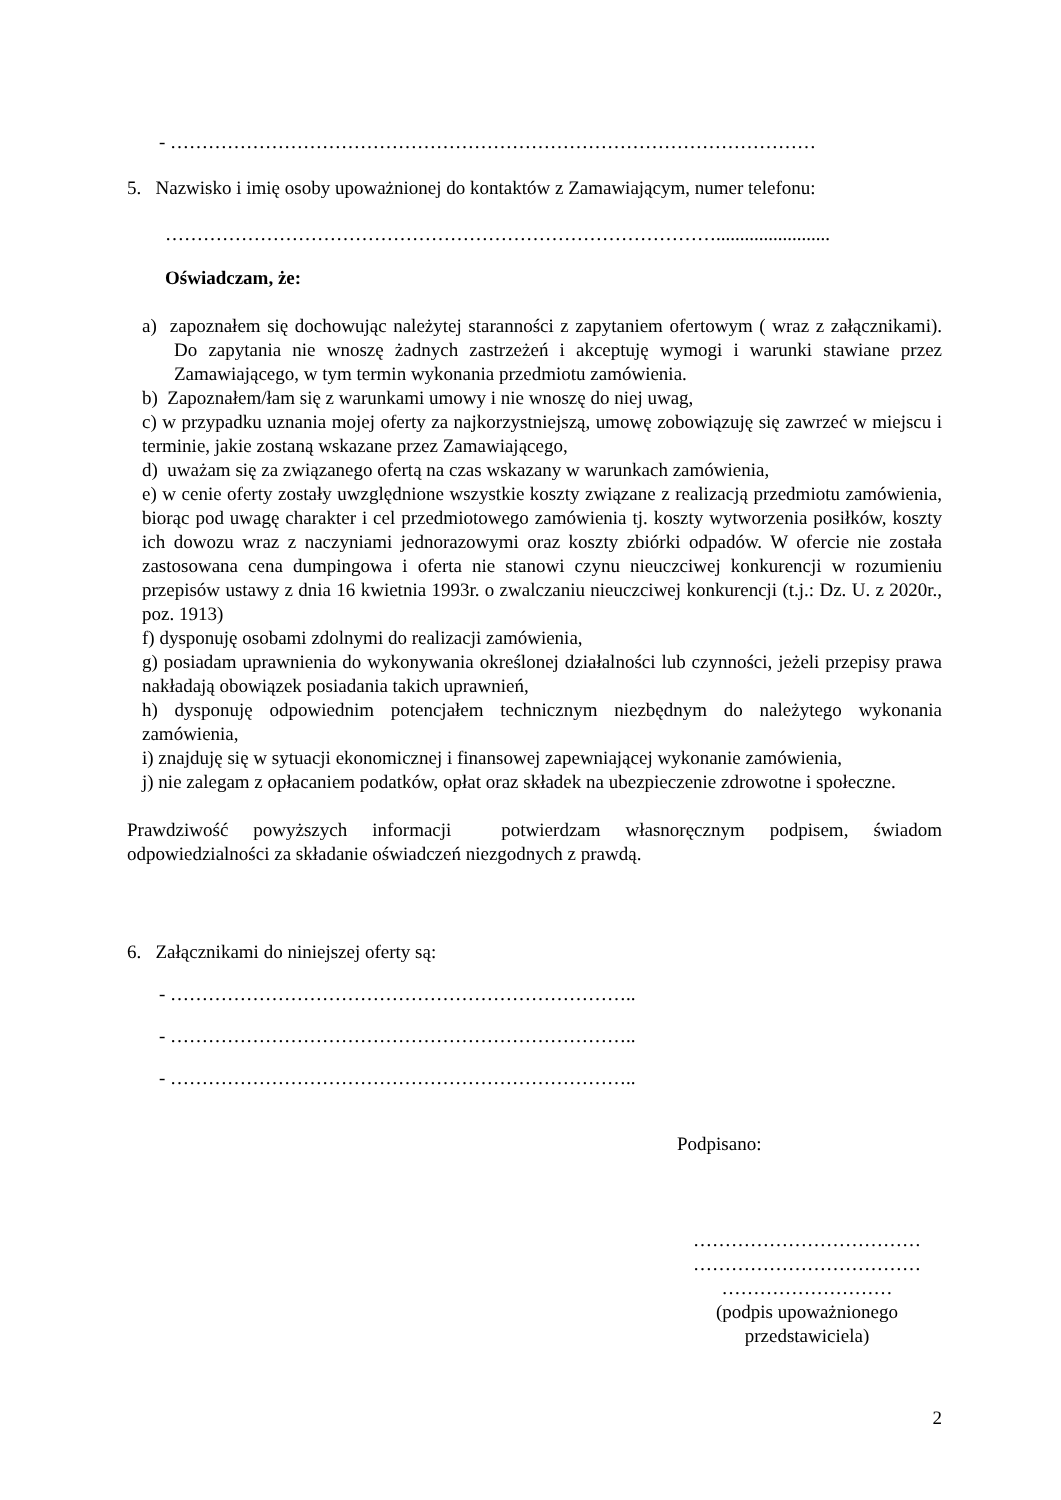- …………………………………………………………………………………………
5. Nazwisko i imię osoby upoważnionej do kontaktów z Zamawiającym, numer telefonu:
……………………………………………………………………………........................
Oświadczam, że:
a) zapoznałem się dochowując należytej staranności z zapytaniem ofertowym ( wraz z załącznikami). Do zapytania nie wnoszę żadnych zastrzeżeń i akceptuję wymogi i warunki stawiane przez Zamawiającego, w tym termin wykonania przedmiotu zamówienia.
b) Zapoznałem/łam się z warunkami umowy i nie wnoszę do niej uwag,
c) w przypadku uznania mojej oferty za najkorzystniejszą, umowę zobowiązuję się zawrzeć w miejscu i terminie, jakie zostaną wskazane przez Zamawiającego,
d) uważam się za związanego ofertą na czas wskazany w warunkach zamówienia,
e) w cenie oferty zostały uwzględnione wszystkie koszty związane z realizacją przedmiotu zamówienia, biorąc pod uwagę charakter i cel przedmiotowego zamówienia tj. koszty wytworzenia posiłków, koszty ich dowozu wraz z naczyniami jednorazowymi oraz koszty zbiórki odpadów. W ofercie nie została zastosowana cena dumpingowa i oferta nie stanowi czynu nieuczciwej konkurencji w rozumieniu przepisów ustawy z dnia 16 kwietnia 1993r. o zwalczaniu nieuczciwej konkurencji (t.j.: Dz. U. z 2020r., poz. 1913)
f) dysponuję osobami zdolnymi do realizacji zamówienia,
g) posiadam uprawnienia do wykonywania określonej działalności lub czynności, jeżeli przepisy prawa nakładają obowiązek posiadania takich uprawnień,
h) dysponuję odpowiednim potencjałem technicznym niezbędnym do należytego wykonania zamówienia,
i) znajduję się w sytuacji ekonomicznej i finansowej zapewniającej wykonanie zamówienia,
j) nie zalegam z opłacaniem podatków, opłat oraz składek na ubezpieczenie zdrowotne i społeczne.
Prawdziwość powyższych informacji potwierdzam własnoręcznym podpisem, świadom odpowiedzialności za składanie oświadczeń niezgodnych z prawdą.
6. Załącznikami do niniejszej oferty są:
- ………………………………………………………………..
- ………………………………………………………………..
- ………………………………………………………………..
Podpisano:
………………………………
………………………………
………………………
(podpis upoważnionego przedstawiciela)
2